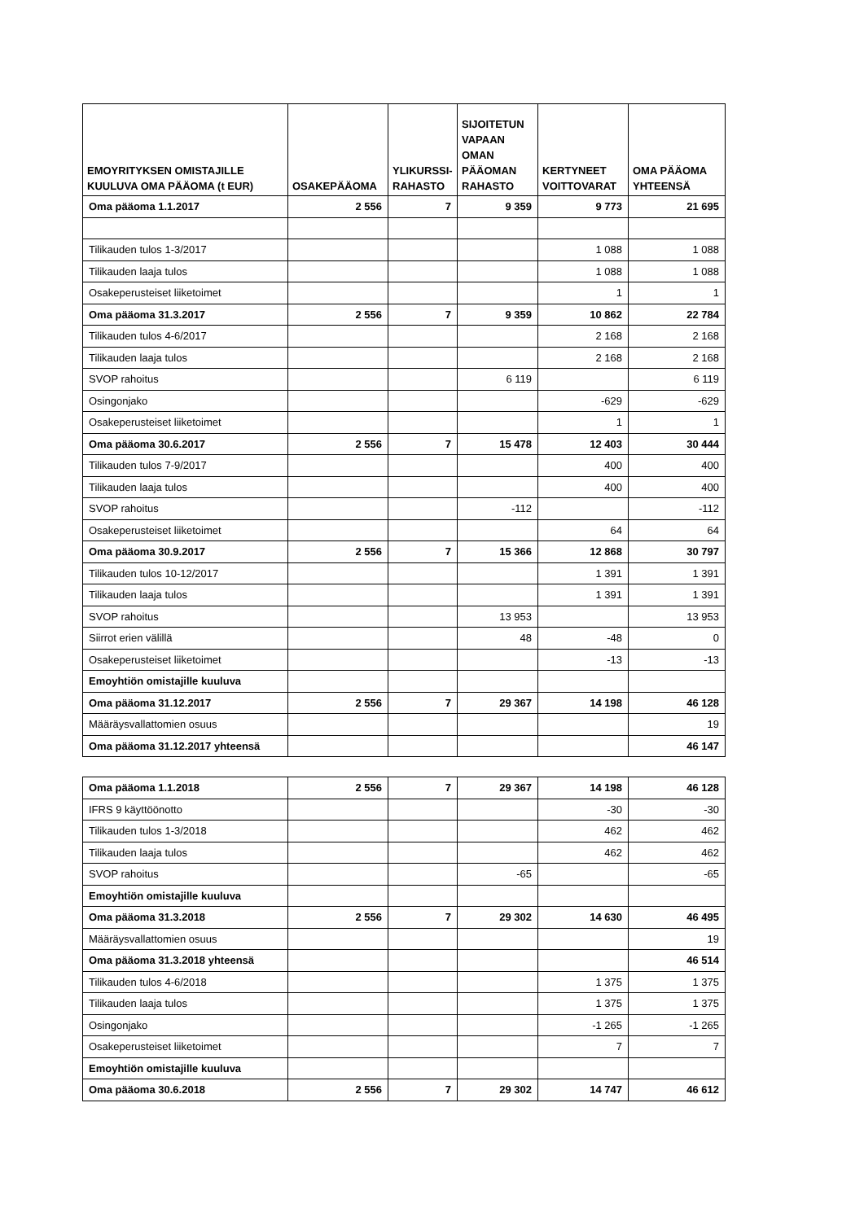| EMOYRITYKSEN OMISTAJILLE KUULUVA OMA PÄÄOMA (t EUR) | OSAKEPÄÄOMA | YLIKURSSI-RAHASTO | SIJOITETUN VAPAAN OMAN PÄÄOMAN RAHASTO | KERTYNEET VOITTOVARAT | OMA PÄÄOMA YHTEENSÄ |
| --- | --- | --- | --- | --- | --- |
| Oma pääoma 1.1.2017 | 2 556 | 7 | 9 359 | 9 773 | 21 695 |
| Tilikauden tulos 1-3/2017 | | | | 1 088 | 1 088 |
| Tilikauden laaja tulos | | | | 1 088 | 1 088 |
| Osakeperusteiset liiketoimet | | | | 1 | 1 |
| Oma pääoma 31.3.2017 | 2 556 | 7 | 9 359 | 10 862 | 22 784 |
| Tilikauden tulos 4-6/2017 | | | | 2 168 | 2 168 |
| Tilikauden laaja tulos | | | | 2 168 | 2 168 |
| SVOP rahoitus | | | 6 119 | | 6 119 |
| Osingonjako | | | | -629 | -629 |
| Osakeperusteiset liiketoimet | | | | 1 | 1 |
| Oma pääoma 30.6.2017 | 2 556 | 7 | 15 478 | 12 403 | 30 444 |
| Tilikauden tulos 7-9/2017 | | | | 400 | 400 |
| Tilikauden laaja tulos | | | | 400 | 400 |
| SVOP rahoitus | | | -112 | | -112 |
| Osakeperusteiset liiketoimet | | | | 64 | 64 |
| Oma pääoma 30.9.2017 | 2 556 | 7 | 15 366 | 12 868 | 30 797 |
| Tilikauden tulos 10-12/2017 | | | | 1 391 | 1 391 |
| Tilikauden laaja tulos | | | | 1 391 | 1 391 |
| SVOP rahoitus | | | 13 953 | | 13 953 |
| Siirrot erien välillä | | | 48 | -48 | 0 |
| Osakeperusteiset liiketoimet | | | | -13 | -13 |
| Emoyhtiön omistajille kuuluva | | | | | |
| Oma pääoma 31.12.2017 | 2 556 | 7 | 29 367 | 14 198 | 46 128 |
| Määräysvallattomien osuus | | | | | 19 |
| Oma pääoma 31.12.2017 yhteensä | | | | | 46 147 |
| Oma pääoma 1.1.2018 | 2 556 | 7 | 29 367 | 14 198 | 46 128 |
| IFRS 9 käyttöönotto | | | | -30 | -30 |
| Tilikauden tulos 1-3/2018 | | | | 462 | 462 |
| Tilikauden laaja tulos | | | | 462 | 462 |
| SVOP rahoitus | | | -65 | | -65 |
| Emoyhtiön omistajille kuuluva | | | | | |
| Oma pääoma 31.3.2018 | 2 556 | 7 | 29 302 | 14 630 | 46 495 |
| Määräysvallattomien osuus | | | | | 19 |
| Oma pääoma 31.3.2018 yhteensä | | | | | 46 514 |
| Tilikauden tulos 4-6/2018 | | | | 1 375 | 1 375 |
| Tilikauden laaja tulos | | | | 1 375 | 1 375 |
| Osingonjako | | | | -1 265 | -1 265 |
| Osakeperusteiset liiketoimet | | | | 7 | 7 |
| Emoyhtiön omistajille kuuluva | | | | | |
| Oma pääoma 30.6.2018 | 2 556 | 7 | 29 302 | 14 747 | 46 612 |